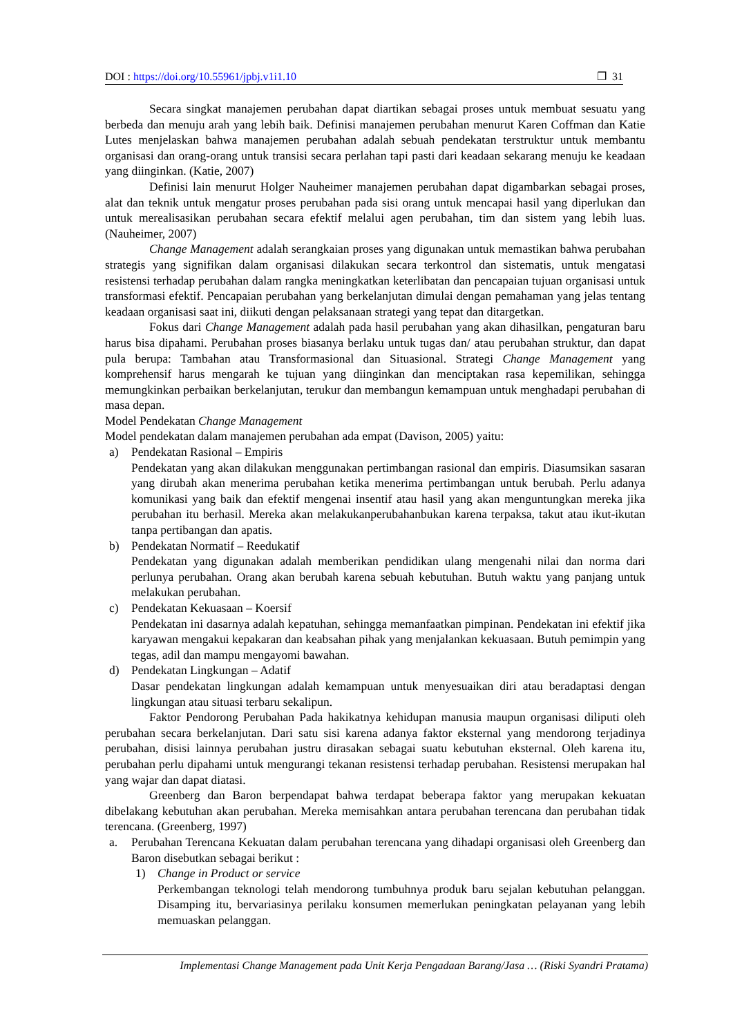DOI : https://doi.org/10.55961/jpbj.v1i1.10 ❐ 31
Secara singkat manajemen perubahan dapat diartikan sebagai proses untuk membuat sesuatu yang berbeda dan menuju arah yang lebih baik. Definisi manajemen perubahan menurut Karen Coffman dan Katie Lutes menjelaskan bahwa manajemen perubahan adalah sebuah pendekatan terstruktur untuk membantu organisasi dan orang-orang untuk transisi secara perlahan tapi pasti dari keadaan sekarang menuju ke keadaan yang diinginkan. (Katie, 2007)
Definisi lain menurut Holger Nauheimer manajemen perubahan dapat digambarkan sebagai proses, alat dan teknik untuk mengatur proses perubahan pada sisi orang untuk mencapai hasil yang diperlukan dan untuk merealisasikan perubahan secara efektif melalui agen perubahan, tim dan sistem yang lebih luas. (Nauheimer, 2007)
Change Management adalah serangkaian proses yang digunakan untuk memastikan bahwa perubahan strategis yang signifikan dalam organisasi dilakukan secara terkontrol dan sistematis, untuk mengatasi resistensi terhadap perubahan dalam rangka meningkatkan keterlibatan dan pencapaian tujuan organisasi untuk transformasi efektif. Pencapaian perubahan yang berkelanjutan dimulai dengan pemahaman yang jelas tentang keadaan organisasi saat ini, diikuti dengan pelaksanaan strategi yang tepat dan ditargetkan.
Fokus dari Change Management adalah pada hasil perubahan yang akan dihasilkan, pengaturan baru harus bisa dipahami. Perubahan proses biasanya berlaku untuk tugas dan/ atau perubahan struktur, dan dapat pula berupa: Tambahan atau Transformasional dan Situasional. Strategi Change Management yang komprehensif harus mengarah ke tujuan yang diinginkan dan menciptakan rasa kepemilikan, sehingga memungkinkan perbaikan berkelanjutan, terukur dan membangun kemampuan untuk menghadapi perubahan di masa depan.
Model Pendekatan Change Management
Model pendekatan dalam manajemen perubahan ada empat (Davison, 2005) yaitu:
a) Pendekatan Rasional – Empiris
Pendekatan yang akan dilakukan menggunakan pertimbangan rasional dan empiris. Diasumsikan sasaran yang dirubah akan menerima perubahan ketika menerima pertimbangan untuk berubah. Perlu adanya komunikasi yang baik dan efektif mengenai insentif atau hasil yang akan menguntungkan mereka jika perubahan itu berhasil. Mereka akan melakukanperubahanbukan karena terpaksa, takut atau ikut-ikutan tanpa pertibangan dan apatis.
b) Pendekatan Normatif – Reedukatif
Pendekatan yang digunakan adalah memberikan pendidikan ulang mengenahi nilai dan norma dari perlunya perubahan. Orang akan berubah karena sebuah kebutuhan. Butuh waktu yang panjang untuk melakukan perubahan.
c) Pendekatan Kekuasaan – Koersif
Pendekatan ini dasarnya adalah kepatuhan, sehingga memanfaatkan pimpinan. Pendekatan ini efektif jika karyawan mengakui kepakaran dan keabsahan pihak yang menjalankan kekuasaan. Butuh pemimpin yang tegas, adil dan mampu mengayomi bawahan.
d) Pendekatan Lingkungan – Adatif
Dasar pendekatan lingkungan adalah kemampuan untuk menyesuaikan diri atau beradaptasi dengan lingkungan atau situasi terbaru sekalipun.
Faktor Pendorong Perubahan Pada hakikatnya kehidupan manusia maupun organisasi diliputi oleh perubahan secara berkelanjutan. Dari satu sisi karena adanya faktor eksternal yang mendorong terjadinya perubahan, disisi lainnya perubahan justru dirasakan sebagai suatu kebutuhan eksternal. Oleh karena itu, perubahan perlu dipahami untuk mengurangi tekanan resistensi terhadap perubahan. Resistensi merupakan hal yang wajar dan dapat diatasi.
Greenberg dan Baron berpendapat bahwa terdapat beberapa faktor yang merupakan kekuatan dibelakang kebutuhan akan perubahan. Mereka memisahkan antara perubahan terencana dan perubahan tidak terencana. (Greenberg, 1997)
a. Perubahan Terencana Kekuatan dalam perubahan terencana yang dihadapi organisasi oleh Greenberg dan Baron disebutkan sebagai berikut :
1) Change in Product or service
Perkembangan teknologi telah mendorong tumbuhnya produk baru sejalan kebutuhan pelanggan. Disamping itu, bervariasinya perilaku konsumen memerlukan peningkatan pelayanan yang lebih memuaskan pelanggan.
Implementasi Change Management pada Unit Kerja Pengadaan Barang/Jasa … (Riski Syandri Pratama)